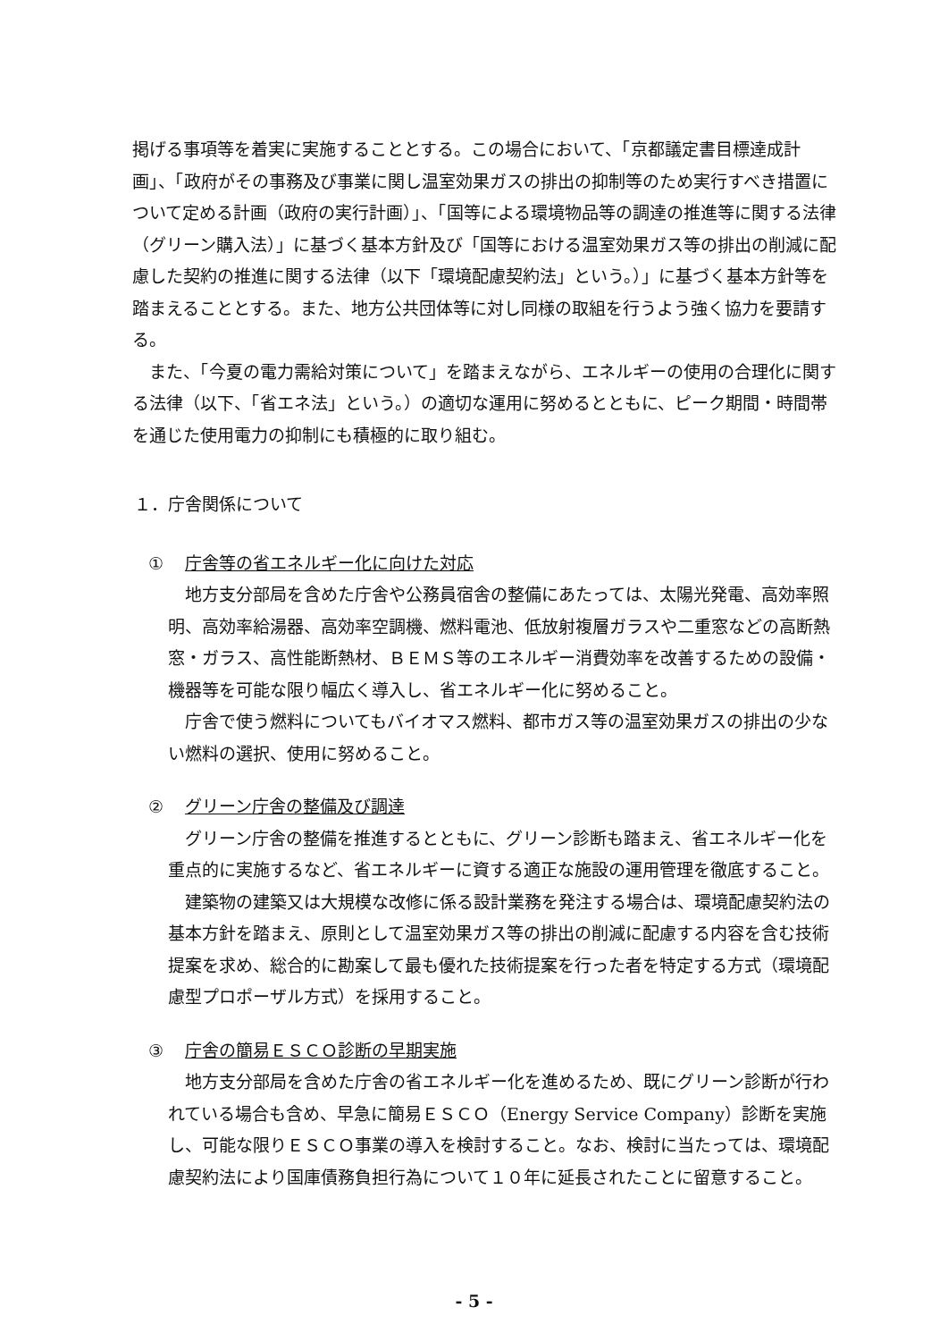掲げる事項等を着実に実施することとする。この場合において、「京都議定書目標達成計画」、「政府がその事務及び事業に関し温室効果ガスの排出の抑制等のため実行すべき措置について定める計画（政府の実行計画）」、「国等による環境物品等の調達の推進等に関する法律（グリーン購入法）」に基づく基本方針及び「国等における温室効果ガス等の排出の削減に配慮した契約の推進に関する法律（以下「環境配慮契約法」という。）」に基づく基本方針等を踏まえることとする。また、地方公共団体等に対し同様の取組を行うよう強く協力を要請する。
また、「今夏の電力需給対策について」を踏まえながら、エネルギーの使用の合理化に関する法律（以下、「省エネ法」という。）の適切な運用に努めるとともに、ピーク期間・時間帯を通じた使用電力の抑制にも積極的に取り組む。
１．庁舎関係について
① 庁舎等の省エネルギー化に向けた対応
地方支分部局を含めた庁舎や公務員宿舎の整備にあたっては、太陽光発電、高効率照明、高効率給湯器、高効率空調機、燃料電池、低放射複層ガラスや二重窓などの高断熱窓・ガラス、高性能断熱材、ＢＥＭＳ等のエネルギー消費効率を改善するための設備・機器等を可能な限り幅広く導入し、省エネルギー化に努めること。
庁舎で使う燃料についてもバイオマス燃料、都市ガス等の温室効果ガスの排出の少ない燃料の選択、使用に努めること。
② グリーン庁舎の整備及び調達
グリーン庁舎の整備を推進するとともに、グリーン診断も踏まえ、省エネルギー化を重点的に実施するなど、省エネルギーに資する適正な施設の運用管理を徹底すること。
建築物の建築又は大規模な改修に係る設計業務を発注する場合は、環境配慮契約法の基本方針を踏まえ、原則として温室効果ガス等の排出の削減に配慮する内容を含む技術提案を求め、総合的に勘案して最も優れた技術提案を行った者を特定する方式（環境配慮型プロポーザル方式）を採用すること。
③ 庁舎の簡易ＥＳＣＯ診断の早期実施
地方支分部局を含めた庁舎の省エネルギー化を進めるため、既にグリーン診断が行われている場合も含め、早急に簡易ＥＳＣＯ（Energy Service Company）診断を実施し、可能な限りＥＳＣＯ事業の導入を検討すること。なお、検討に当たっては、環境配慮契約法により国庫債務負担行為について１０年に延長されたことに留意すること。
- 5 -